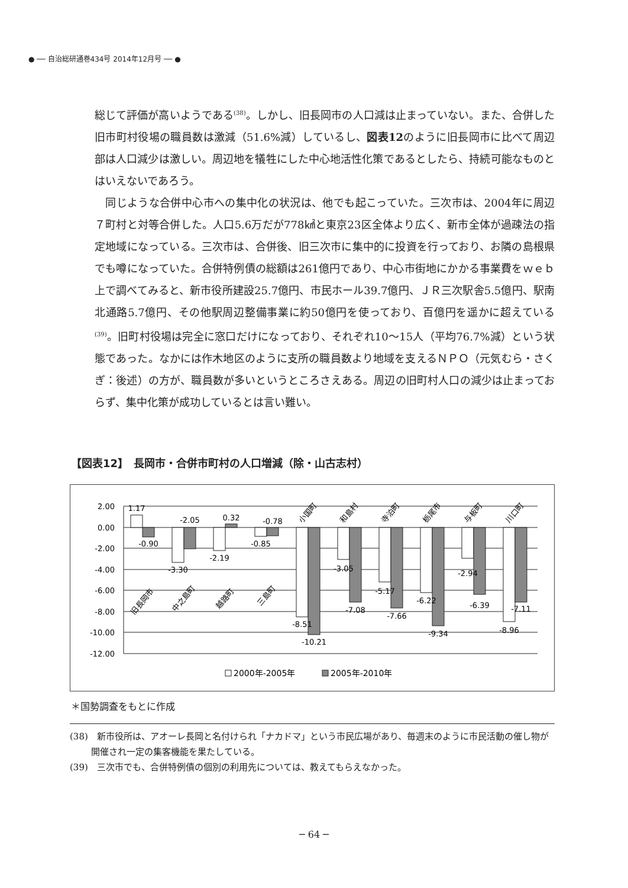● ── 自治総研通巻434号 2014年12月号 ── ●
総じて評価が高いようである<sup>(38)</sup>。しかし、旧長岡市の人口減は止まっていない。また、合併した旧市町村役場の職員数は激減（51.6%減）しているし、図表12のように旧長岡市に比べて周辺部は人口減少は激しい。周辺地を犠牲にした中心地活性化策であるとしたら、持続可能なものとはいえないであろう。
　同じような合併中心市への集中化の状況は、他でも起こっていた。三次市は、2004年に周辺７町村と対等合併した。人口5.6万だが778㎢と東京23区全体より広く、新市全体が過疎法の指定地域になっている。三次市は、合併後、旧三次市に集中的に投資を行っており、お隣の島根県でも噂になっていた。合併特例債の総額は261億円であり、中心市街地にかかる事業費をｗｅｂ上で調べてみると、新市役所建設25.7億円、市民ホール39.7億円、ＪＲ三次駅舎5.5億円、駅南北通路5.7億円、その他駅周辺整備事業に約50億円を使っており、百億円を遥かに超えている<sup>(39)</sup>。旧町村役場は完全に窓口だけになっており、それぞれ10～15人（平均76.7%減）という状態であった。なかには作木地区のように支所の職員数より地域を支えるＮＰＯ（元気むら・さくぎ：後述）の方が、職員数が多いというところさえある。周辺の旧町村人口の減少は止まっておらず、集中化策が成功しているとは言い難い。
【図表12】　長岡市・合併市町村の人口増減（除・山古志村）
2.00
0.00
-2.00
-4.00
-6.00
-8.00
-10.00
-12.00
1.17
-0.90
-3.30
-2.05
-2.19
0.32
-0.85
-0.78
-8.51
-10.21
-3.05
-7.08
-5.17
-7.66
-6.22
-9.34
-2.94
-6.39
-8.96
-7.11
旧長岡市
中之島町
越路町
三島町
小国町
和島村
寺泊町
栃尾市
与板町
川口町
2000年-2005年
2005年-2010年
＊国勢調査をもとに作成
(38)　新市役所は、アオーレ長岡と名付けられ「ナカドマ」という市民広場があり、毎週末のように市民活動の催し物が開催され一定の集客機能を果たしている。
(39)　三次市でも、合併特例債の個別の利用先については、教えてもらえなかった。
─ 64 ─